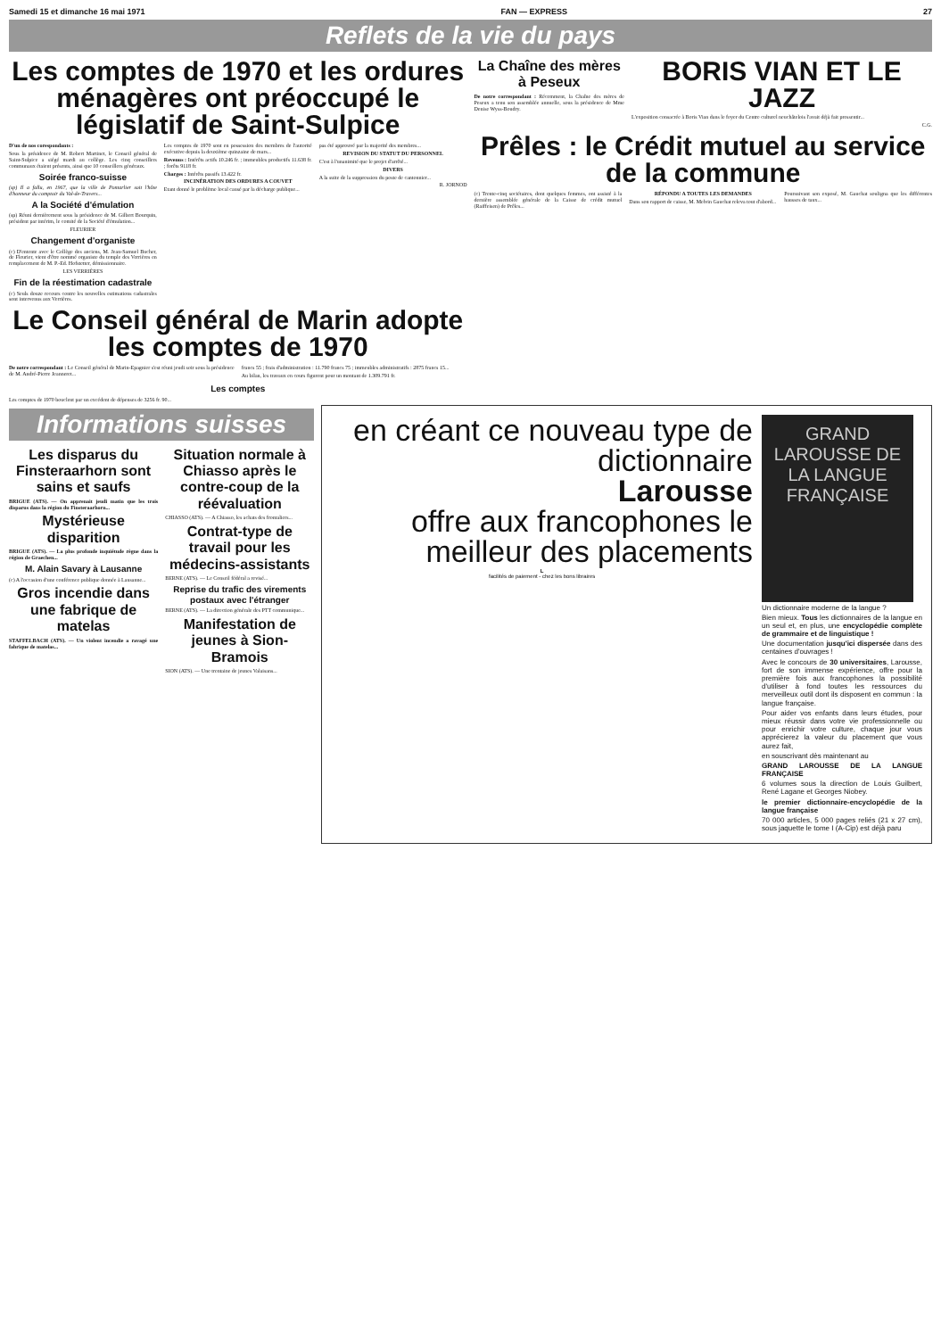Samedi 15 et dimanche 16 mai 1971 FAN — EXPRESS 27
Reflets de la vie du pays
Les comptes de 1970 et les ordures ménagères ont préoccupé le législatif de Saint-Sulpice
D'un de nos corespondants :
Sous la présidence de M. Robert Martinet, le Conseil général de Saint-Sulpice a siégé mardi au collège. Les cinq conseillers communaux étaient présents, ainsi que 10 conseillers généraux.
Soirée franco-suisse
(sp) Il a fallu, en 1967, que la ville de Pontarlier soit l'hôte d'honneur du comptoir du Val-de-Travers...
A la Société d'émulation
(sp) Réuni dernièrement sous la présidence de M. Gilbert Bourquin, président par intérim, le comité de la Société d'émulation...
FLEURIER
Changement d'organiste
(c) D'entente avec le Collège des anciens, M. Jean-Samuel Bucher, de Fleurier, vient d'être nommé organiste du temple des Verrières en remplacement de M. P.-Ed. Hofstetter, démissionnaire.
LES VERRIÈRES
Fin de la réestimation cadastrale
(c) Seuls douze recours contre les nouvelles estimations cadastrales sont intervenus aux Verrières.
Les comptes de 1970 sont en possession des membres de l'autorité exécutive depuis la deuxième quinzaine de mars...
Revenus : Intérêts actifs 10.246 fr. ; immeubles productifs 11.638 fr. ; forêts 9118 fr.
Charges : Intérêts passifs 13.422 fr.
INCINÉRATION DES ORDURES A COUVET
Etant donné le problème local causé par la décharge publique...
pas été approuvé par la majorité des membres...
REVISION DU STATUT DU PERSONNEL
C'est à l'unanimité que le projet d'arrêté...
DIVERS
A la suite de la suppression du poste de cantonnier...
R. JORNOD
Le Conseil général de Marin adopte les comptes de 1970
De notre correspondant : Le Conseil général de Marin-Epagnier s'est réuni jeudi soir sous la présidence de M. André-Pierre Jeanneret...
francs 55 ; frais d'administration : 11.790 francs 75 ; immeubles administratifs : 2875 francs 15...
Au bilan, les travaux en cours figurent pour un montant de 1.309.791 fr.
Les comptes
Les comptes de 1970 bouclent par un excédent de dépenses de 3256 fr. 90...
La Chaîne des mères à Peseux
De notre correspondant : Récemment, la Chaîne des mères de Peseux a tenu son assemblée annuelle, sous la présidence de Mme Denise Wyss-Boudry.
BORIS VIAN ET LE JAZZ
L'exposition consacrée à Boris Vian dans le foyer du Centre culturel neuchâtelois l'avait déjà fait pressentir...
C.G.
Prêles : le Crédit mutuel au service de la commune
(c) Trente-cinq sociétaires, dont quelques femmes, ont assisté à la dernière assemblée générale de la Caisse de crédit mutuel (Raiffeisen) de Prêles...
RÉPONDU A TOUTES LES DEMANDES
Dans son rapport de caisse, M. Melvin Gauchat releva tout d'abord...
Poursuivant son exposé, M. Gauchat souligna que les différentes hausses de taux...
Informations suisses
Les disparus du Finsteraarhorn sont sains et saufs
BRIGUE (ATS). — On apprenait jeudi matin que les trois disparus dans la région du Finsteraarhorn...
Mystérieuse disparition
BRIGUE (ATS). — La plus profonde inquiétude règne dans la région de Graechen...
M. Alain Savary à Lausanne
(c) A l'occasion d'une conférence publique donnée à Lausanne...
Gros incendie dans une fabrique de matelas
STAFFELBACH (ATS). — Un violent incendie a ravagé une fabrique de matelas...
Situation normale à Chiasso après le contre-coup de la réévaluation
CHIASSO (ATS). — A Chiasso, les achats des frontaliers...
Contrat-type de travail pour les médecins-assistants
BERNE (ATS). — Le Conseil fédéral a revisé...
Reprise du trafic des virements postaux avec l'étranger
BERNE (ATS). — La direction générale des PTT communique...
Manifestation de jeunes à Sion-Bramois
SION (ATS). — Une trentaine de jeunes Valaisans...
en créant ce nouveau type de dictionnaire
Larousse
offre aux francophones le meilleur des placements
L
facilités de paiement - chez les bons libraires
GRAND LAROUSSE DE LA LANGUE FRANÇAISE
Un dictionnaire moderne de la langue ?
Bien mieux. Tous les dictionnaires de la langue en un seul et, en plus, une encyclopédie complète de grammaire et de linguistique !
Une documentation jusqu'ici dispersée dans des centaines d'ouvrages !
Avec le concours de 30 universitaires, Larousse, fort de son immense expérience, offre pour la première fois aux francophones la possibilité d'utiliser à fond toutes les ressources du merveilleux outil dont ils disposent en commun : la langue française.
Pour aider vos enfants dans leurs études, pour mieux réussir dans votre vie professionnelle ou pour enrichir votre culture, chaque jour vous apprécierez la valeur du placement que vous aurez fait,
en souscrivant dès maintenant au
GRAND LAROUSSE DE LA LANGUE FRANÇAISE
6 volumes sous la direction de Louis Guilbert, René Lagane et Georges Niobey.
le premier dictionnaire-encyclopédie de la langue française
70 000 articles, 5 000 pages reliés (21 x 27 cm), sous jaquette le tome I (A-Cip) est déjà paru